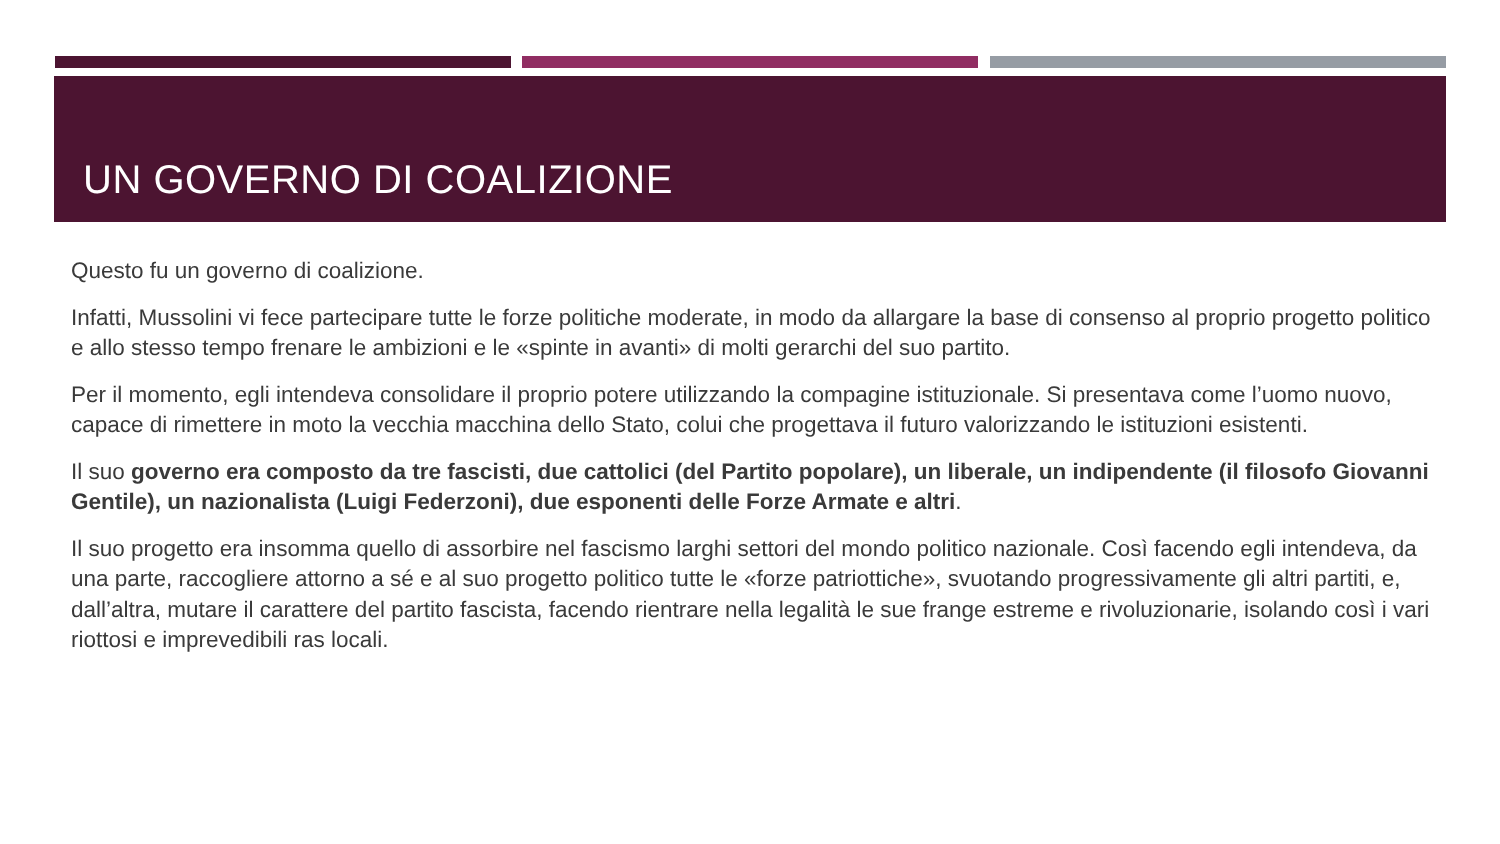UN GOVERNO DI COALIZIONE
Questo fu un governo di coalizione.
Infatti, Mussolini vi fece partecipare tutte le forze politiche moderate, in modo da allargare la base di consenso al proprio progetto politico e allo stesso tempo frenare le ambizioni e le «spinte in avanti» di molti gerarchi del suo partito.
Per il momento, egli intendeva consolidare il proprio potere utilizzando la compagine istituzionale. Si presentava come l’uomo nuovo, capace di rimettere in moto la vecchia macchina dello Stato, colui che progettava il futuro valorizzando le istituzioni esistenti.
Il suo governo era composto da tre fascisti, due cattolici (del Partito popolare), un liberale, un indipendente (il filosofo Giovanni Gentile), un nazionalista (Luigi Federzoni), due esponenti delle Forze Armate e altri.
Il suo progetto era insomma quello di assorbire nel fascismo larghi settori del mondo politico nazionale. Così facendo egli intendeva, da una parte, raccogliere attorno a sé e al suo progetto politico tutte le «forze patriottiche», svuotando progressivamente gli altri partiti, e, dall’altra, mutare il carattere del partito fascista, facendo rientrare nella legalità le sue frange estreme e rivoluzionarie, isolando così i vari riottosi e imprevedibili ras locali.